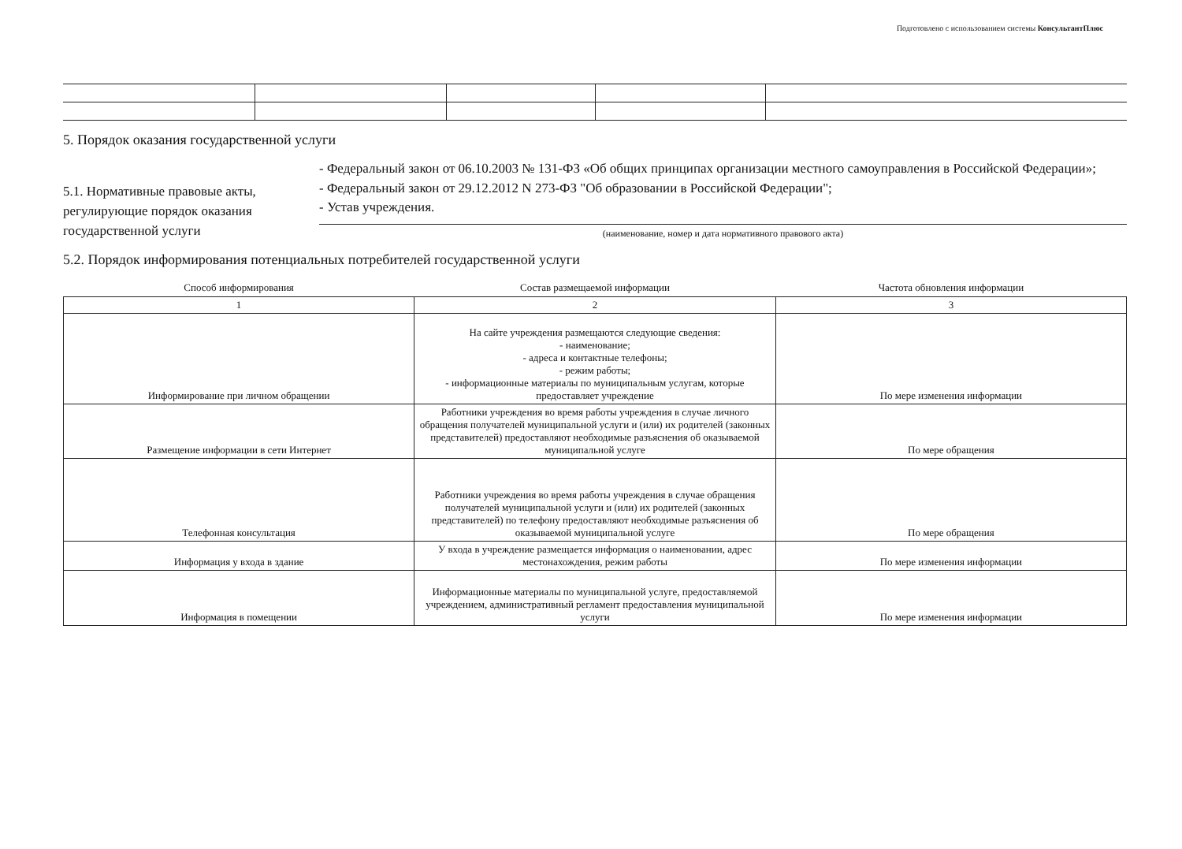Подготовлено с использованием системы КонсультантПлюс
5. Порядок оказания государственной услуги
5.1. Нормативные правовые акты, регулирующие порядок оказания государственной услуги
- Федеральный закон от 06.10.2003 № 131-ФЗ «Об общих принципах организации местного самоуправления в Российской Федерации»;
- Федеральный закон от 29.12.2012 N 273-ФЗ "Об образовании в Российской Федерации";
- Устав учреждения.
(наименование, номер и дата нормативного правового акта)
5.2. Порядок информирования потенциальных потребителей государственной услуги
| Способ информирования | Состав размещаемой информации | Частота обновления информации |
| --- | --- | --- |
| 1 | 2 | 3 |
| Информирование при личном обращении | На сайте учреждения размещаются следующие сведения: - наименование; - адреса и контактные телефоны; - режим работы; - информационные материалы по муниципальным услугам, которые предоставляет учреждение | По мере изменения информации |
| Размещение информации в сети Интернет | Работники учреждения во время работы учреждения в случае личного обращения получателей муниципальной услуги и (или) их родителей (законных представителей) предоставляют необходимые разъяснения об оказываемой муниципальной услуге | По мере обращения |
| Телефонная консультация | Работники учреждения во время работы учреждения в случае обращения получателей муниципальной услуги и (или) их родителей (законных представителей) по телефону предоставляют необходимые разъяснения об оказываемой муниципальной услуге | По мере обращения |
| Информация у входа в здание | У входа в учреждение размещается информация о наименовании, адрес местонахождения, режим работы | По мере изменения информации |
| Информация в помещении | Информационные материалы по муниципальной услуге, предоставляемой учреждением, административный регламент предоставления муниципальной услуги | По мере изменения информации |